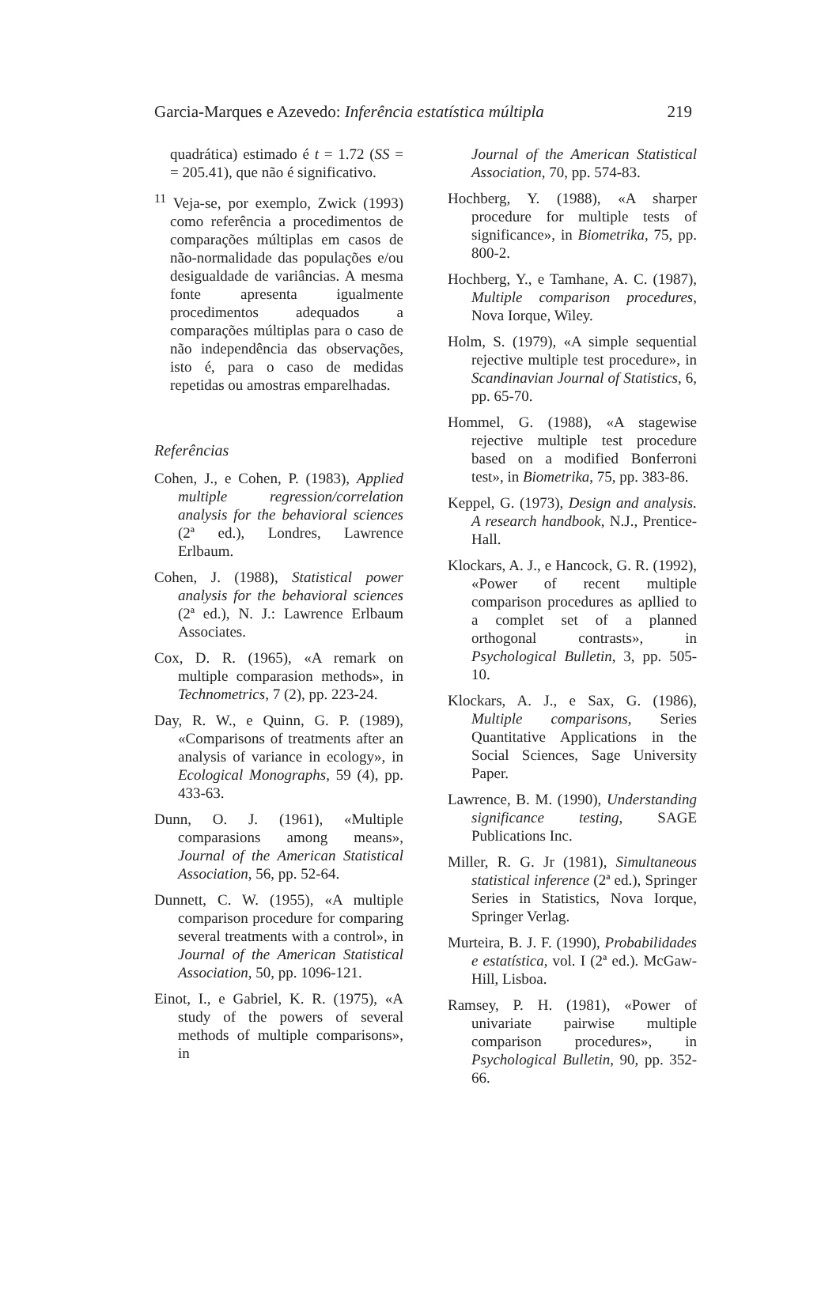Garcia-Marques e Azevedo: Inferência estatística múltipla 219
quadrática) estimado é t = 1.72 (SS = = 205.41), que não é significativo.
<sup>11</sup> Veja-se, por exemplo, Zwick (1993) como referência a procedimentos de comparações múltiplas em casos de não-normalidade das populações e/ou desigualdade de variâncias. A mesma fonte apresenta igualmente procedimentos adequados a comparações múltiplas para o caso de não independência das observações, isto é, para o caso de medidas repetidas ou amostras emparelhadas.
Referências
Cohen, J., e Cohen, P. (1983), Applied multiple regression/correlation analysis for the behavioral sciences (2ª ed.), Londres, Lawrence Erlbaum.
Cohen, J. (1988), Statistical power analysis for the behavioral sciences (2ª ed.), N. J.: Lawrence Erlbaum Associates.
Cox, D. R. (1965), «A remark on multiple comparasion methods», in Technometrics, 7 (2), pp. 223-24.
Day, R. W., e Quinn, G. P. (1989), «Comparisons of treatments after an analysis of variance in ecology», in Ecological Monographs, 59 (4), pp. 433-63.
Dunn, O. J. (1961), «Multiple comparasions among means», Journal of the American Statistical Association, 56, pp. 52-64.
Dunnett, C. W. (1955), «A multiple comparison procedure for comparing several treatments with a control», in Journal of the American Statistical Association, 50, pp. 1096-121.
Einot, I., e Gabriel, K. R. (1975), «A study of the powers of several methods of multiple comparisons», in
Journal of the American Statistical Association, 70, pp. 574-83.
Hochberg, Y. (1988), «A sharper procedure for multiple tests of significance», in Biometrika, 75, pp. 800-2.
Hochberg, Y., e Tamhane, A. C. (1987), Multiple comparison procedures, Nova Iorque, Wiley.
Holm, S. (1979), «A simple sequential rejective multiple test procedure», in Scandinavian Journal of Statistics, 6, pp. 65-70.
Hommel, G. (1988), «A stagewise rejective multiple test procedure based on a modified Bonferroni test», in Biometrika, 75, pp. 383-86.
Keppel, G. (1973), Design and analysis. A research handbook, N.J., Prentice-Hall.
Klockars, A. J., e Hancock, G. R. (1992), «Power of recent multiple comparison procedures as apllied to a complet set of a planned orthogonal contrasts», in Psychological Bulletin, 3, pp. 505-10.
Klockars, A. J., e Sax, G. (1986), Multiple comparisons, Series Quantitative Applications in the Social Sciences, Sage University Paper.
Lawrence, B. M. (1990), Understanding significance testing, SAGE Publications Inc.
Miller, R. G. Jr (1981), Simultaneous statistical inference (2ª ed.), Springer Series in Statistics, Nova Iorque, Springer Verlag.
Murteira, B. J. F. (1990), Probabilidades e estatística, vol. I (2ª ed.). McGaw-Hill, Lisboa.
Ramsey, P. H. (1981), «Power of univariate pairwise multiple comparison procedures», in Psychological Bulletin, 90, pp. 352-66.